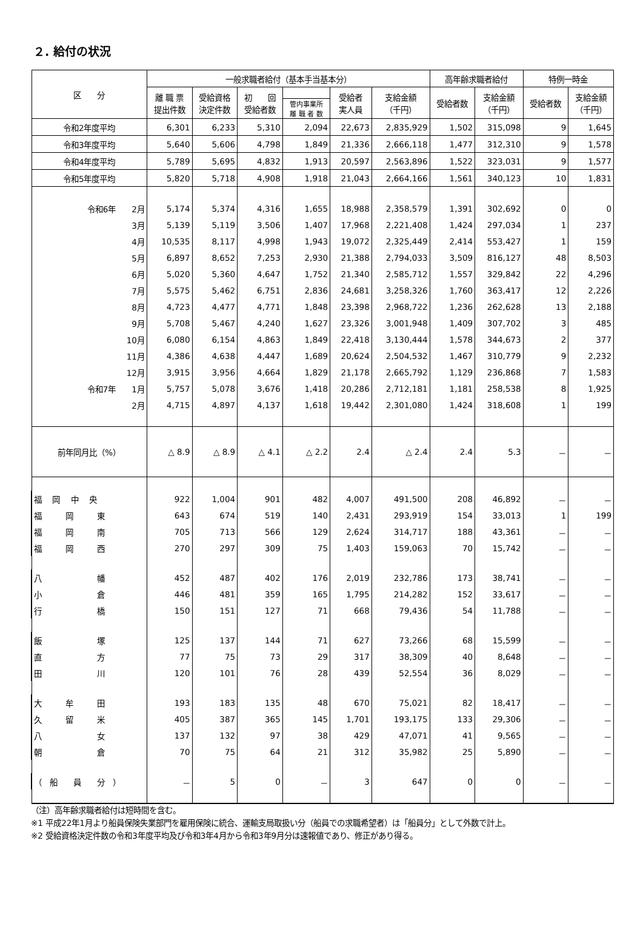２. 給付の状況
| 区 分 | 一般求職者給付（基本手当基本分） | | | | | | 高年齢求職者給付 | | 特例一時金 | |
| --- | --- | --- | --- | --- | --- | --- | --- | --- | --- | --- |
| | 離 職 票 提出件数 | 受給資格 決定件数 | 初 回 受給者数 | | 受給者 実人員 | 支給金額 （千円） | 受給者数 | 支給金額 （千円） | 受給者数 | 支給金額 （千円） |
| | | | | 管内事業所 離 職 者 数 | | | | | | |
| 令和2年度平均 | 6,301 | 6,233 | 5,310 | 2,094 | 22,673 | 2,835,929 | 1,502 | 315,098 | 9 | 1,645 |
| 令和3年度平均 | 5,640 | 5,606 | 4,798 | 1,849 | 21,336 | 2,666,118 | 1,477 | 312,310 | 9 | 1,578 |
| 令和4年度平均 | 5,789 | 5,695 | 4,832 | 1,913 | 20,597 | 2,563,896 | 1,522 | 323,031 | 9 | 1,577 |
| 令和5年度平均 | 5,820 | 5,718 | 4,908 | 1,918 | 21,043 | 2,664,166 | 1,561 | 340,123 | 10 | 1,831 |
| 令和6年 2月 | 5,174 | 5,374 | 4,316 | 1,655 | 18,988 | 2,358,579 | 1,391 | 302,692 | 0 | 0 |
| 3月 | 5,139 | 5,119 | 3,506 | 1,407 | 17,968 | 2,221,408 | 1,424 | 297,034 | 1 | 237 |
| 4月 | 10,535 | 8,117 | 4,998 | 1,943 | 19,072 | 2,325,449 | 2,414 | 553,427 | 1 | 159 |
| 5月 | 6,897 | 8,652 | 7,253 | 2,930 | 21,388 | 2,794,033 | 3,509 | 816,127 | 48 | 8,503 |
| 6月 | 5,020 | 5,360 | 4,647 | 1,752 | 21,340 | 2,585,712 | 1,557 | 329,842 | 22 | 4,296 |
| 7月 | 5,575 | 5,462 | 6,751 | 2,836 | 24,681 | 3,258,326 | 1,760 | 363,417 | 12 | 2,226 |
| 8月 | 4,723 | 4,477 | 4,771 | 1,848 | 23,398 | 2,968,722 | 1,236 | 262,628 | 13 | 2,188 |
| 9月 | 5,708 | 5,467 | 4,240 | 1,627 | 23,326 | 3,001,948 | 1,409 | 307,702 | 3 | 485 |
| 10月 | 6,080 | 6,154 | 4,863 | 1,849 | 22,418 | 3,130,444 | 1,578 | 344,673 | 2 | 377 |
| 11月 | 4,386 | 4,638 | 4,447 | 1,689 | 20,624 | 2,504,532 | 1,467 | 310,779 | 9 | 2,232 |
| 12月 | 3,915 | 3,956 | 4,664 | 1,829 | 21,178 | 2,665,792 | 1,129 | 236,868 | 7 | 1,583 |
| 令和7年 1月 | 5,757 | 5,078 | 3,676 | 1,418 | 20,286 | 2,712,181 | 1,181 | 258,538 | 8 | 1,925 |
| 2月 | 4,715 | 4,897 | 4,137 | 1,618 | 19,442 | 2,301,080 | 1,424 | 318,608 | 1 | 199 |
| 前年同月比（%） | △ 8.9 | △ 8.9 | △ 4.1 | △ 2.2 | 2.4 | △ 2.4 | 2.4 | 5.3 | － | － |
| 福 岡 中 央 | 922 | 1,004 | 901 | 482 | 4,007 | 491,500 | 208 | 46,892 | － | － |
| 福 岡 東 | 643 | 674 | 519 | 140 | 2,431 | 293,919 | 154 | 33,013 | 1 | 199 |
| 福 岡 南 | 705 | 713 | 566 | 129 | 2,624 | 314,717 | 188 | 43,361 | － | － |
| 福 岡 西 | 270 | 297 | 309 | 75 | 1,403 | 159,063 | 70 | 15,742 | － | － |
| 八 幡 | 452 | 487 | 402 | 176 | 2,019 | 232,786 | 173 | 38,741 | － | － |
| 小 倉 | 446 | 481 | 359 | 165 | 1,795 | 214,282 | 152 | 33,617 | － | － |
| 行 橋 | 150 | 151 | 127 | 71 | 668 | 79,436 | 54 | 11,788 | － | － |
| 飯 塚 | 125 | 137 | 144 | 71 | 627 | 73,266 | 68 | 15,599 | － | － |
| 直 方 | 77 | 75 | 73 | 29 | 317 | 38,309 | 40 | 8,648 | － | － |
| 田 川 | 120 | 101 | 76 | 28 | 439 | 52,554 | 36 | 8,029 | － | － |
| 大 牟 田 | 193 | 183 | 135 | 48 | 670 | 75,021 | 82 | 18,417 | － | － |
| 久 留 米 | 405 | 387 | 365 | 145 | 1,701 | 193,175 | 133 | 29,306 | － | － |
| 八 女 | 137 | 132 | 97 | 38 | 429 | 47,071 | 41 | 9,565 | － | － |
| 朝 倉 | 70 | 75 | 64 | 21 | 312 | 35,982 | 25 | 5,890 | － | － |
| （ 船 員 分 ） | － | 5 | 0 | － | 3 | 647 | 0 | 0 | － | － |
（注）高年齢求職者給付は短時間を含む。
※1 平成22年1月より船員保険失業部門を雇用保険に統合、運輸支局取扱い分（船員での求職希望者）は「船員分」として外数で計上。
※2 受給資格決定件数の令和3年度平均及び令和3年4月から令和3年9月分は速報値であり、修正があり得る。